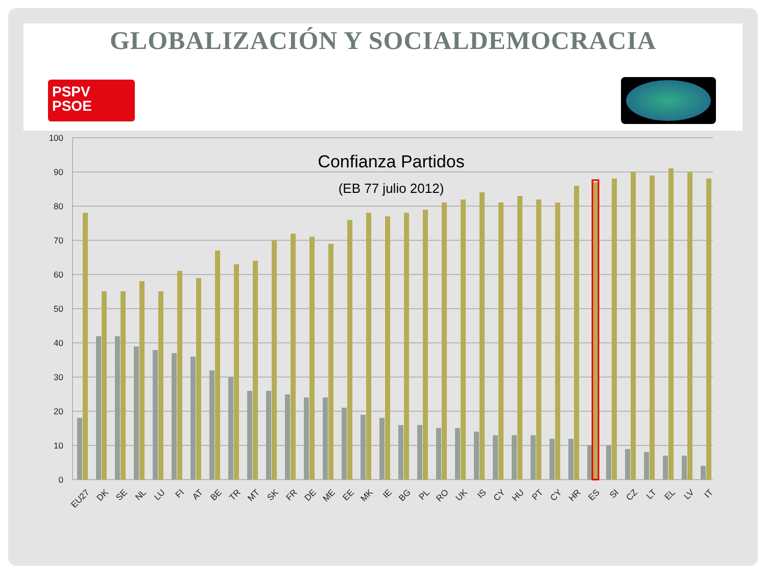GLOBALIZACIÓN Y SOCIALDEMOCRACIA
PSPV
PSOE
100
90
80
70
60
50
40
30
20
10
0
Confianza Partidos
(EB 77 julio 2012)
EU27
DK
SE
NL
LU
FI
AT
BE
TR
MT
SK
FR
DE
ME
EE
MK
IE
BG
PL
RO
UK
IS
CY
HU
PT
CY
HR
ES
SI
CZ
LT
EL
LV
IT